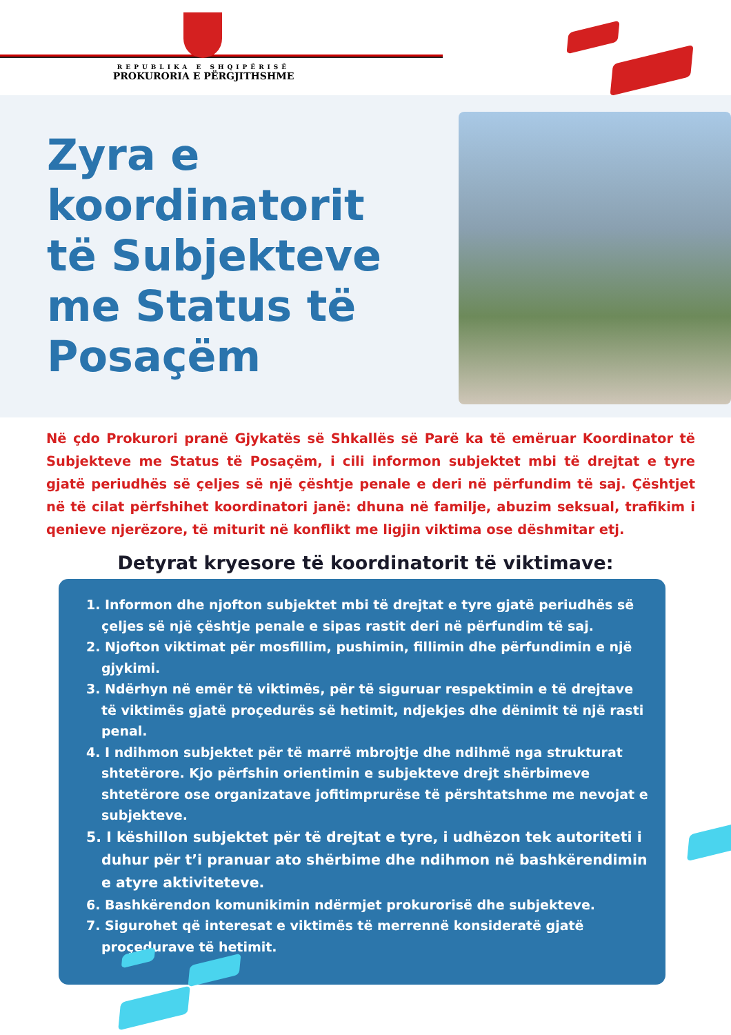REPUBLIKA E SHQIPËRISË
PROKURORIA E PËRGJITHSHME
Zyra e koordinatorit të Subjekteve me Status të Posaçëm
Në çdo Prokurori pranë Gjykatës së Shkallës së Parë ka të emëruar Koordinator të Subjekteve me Status të Posaçëm, i cili informon subjektet mbi të drejtat e tyre gjatë periudhës së çeljes së një çështje penale e deri në përfundim të saj. Çështjet në të cilat përfshihet koordinatori janë: dhuna në familje, abuzim seksual, trafikim i qenieve njerëzore, të miturit në konflikt me ligjin viktima ose dëshmitar etj.
Detyrat kryesore të koordinatorit të viktimave:
1. Informon dhe njofton subjektet mbi të drejtat e tyre gjatë periudhës së çeljes së një çështje penale e sipas rastit deri në përfundim të saj.
2. Njofton viktimat për mosfillim, pushimin, fillimin dhe përfundimin e një gjykimi.
3. Ndërhyn në emër të viktimës, për të siguruar respektimin e të drejtave të viktimës gjatë proçedurës së hetimit, ndjekjes dhe dënimit të një rasti penal.
4. I ndihmon subjektet për të marrë mbrojtje dhe ndihmë nga strukturat shtetërore. Kjo përfshin orientimin e subjekteve drejt shërbimeve shtetërore ose organizatave jofitimprurëse të përshtatshme me nevojat e subjekteve.
5. I këshillon subjektet për të drejtat e tyre, i udhëzon tek autoriteti i duhur për t’i pranuar ato shërbime dhe ndihmon në bashkërendimin e atyre aktiviteteve.
6. Bashkërendon komunikimin ndërmjet prokurorisë dhe subjekteve.
7. Sigurohet që interesat e viktimës të merrennë konsideratë gjatë proçedurave të hetimit.